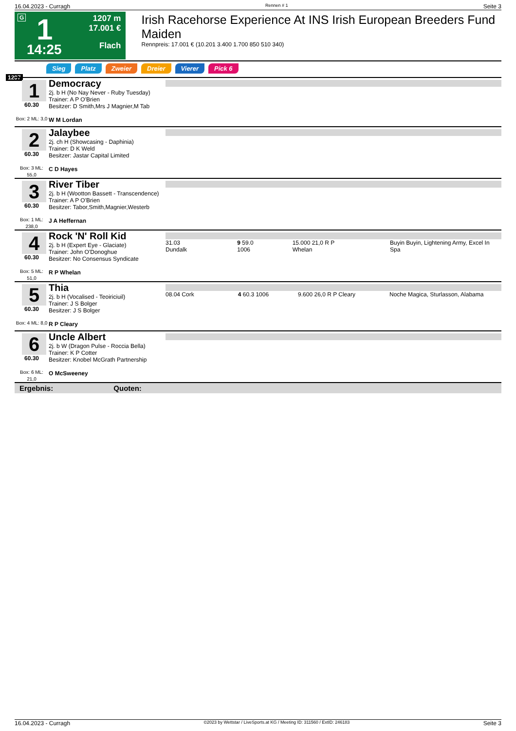16.04.2023 - Curragh Rennen # 1 Seite 3
G 1
14:25
1207 m
17.001 €
Flach
Irish Racehorse Experience At INS Irish European Breeders Fund Maiden
Rennpreis: 17.001 € (10.201 3.400 1.700 850 510 340)
Sieg Platz Zweier Dreier Vierer Pick 6
1207
| 1 60.30 Box: 2 ML: 3,0 | Democracy 2j. b H (No Nay Never - Ruby Tuesday) Trainer: A P O'Brien Besitzer: D Smith,Mrs J Magnier,M Tab W M Lordan | |
| 2 60.30 Box: 3 ML: 55,0 | Jalaybee 2j. ch H (Showcasing - Daphinia) Trainer: D K Weld Besitzer: Jastar Capital Limited C D Hayes | |
| 3 60.30 Box: 1 ML: 238,0 | River Tiber 2j. b H (Wootton Bassett - Transcendence) Trainer: A P O'Brien Besitzer: Tabor,Smith,Magnier,Westerb J A Heffernan | |
| 4 60.30 Box: 5 ML: 51,0 | Rock 'N' Roll Kid 2j. b H (Expert Eye - Glaciate) Trainer: John O'Donoghue Besitzer: No Consensus Syndicate R P Whelan | 31.03 Dundalk 9 59.0 1006 15.000 21,0 R P Whelan Buyin Buyin, Lightening Army, Excel In Spa |
| 5 60.30 Box: 4 ML: 8,0 | Thia 2j. b H (Vocalised - Teoiriciuil) Trainer: J S Bolger Besitzer: J S Bolger R P Cleary | 08.04 Cork 4 60.3 1006 9.600 26,0 R P Cleary Noche Magica, Sturlasson, Alabama |
| 6 60.30 Box: 6 ML: 21,0 | Uncle Albert 2j. b W (Dragon Pulse - Roccia Bella) Trainer: K P Cotter Besitzer: Knobel McGrath Partnership O McSweeney | |
| Ergebnis: Quoten: | | |
16.04.2023 - Curragh ©2023 by Wettstar / LiveSports.at KG / Meeting ID: 311560 / ExtID: 246183 Seite 3